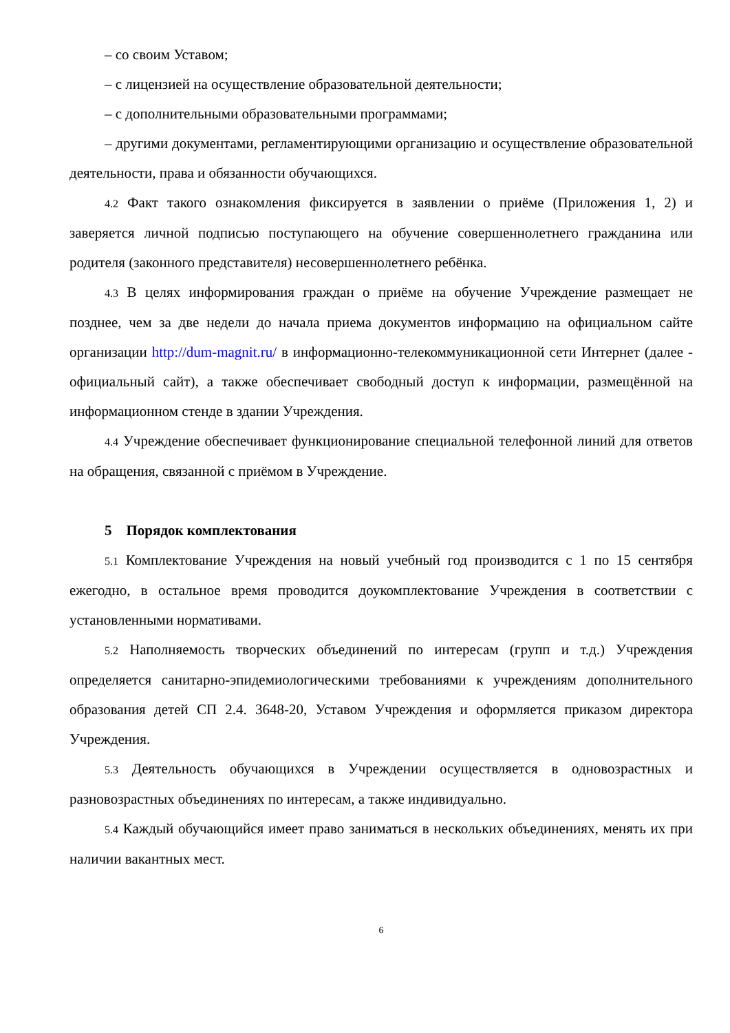– со своим Уставом;
– с лицензией на осуществление образовательной деятельности;
– с дополнительными образовательными программами;
– другими документами, регламентирующими организацию и осуществление образовательной деятельности, права и обязанности обучающихся.
4.2 Факт такого ознакомления фиксируется в заявлении о приёме (Приложения 1, 2) и заверяется личной подписью поступающего на обучение совершеннолетнего гражданина или родителя (законного представителя) несовершеннолетнего ребёнка.
4.3 В целях информирования граждан о приёме на обучение Учреждение размещает не позднее, чем за две недели до начала приема документов информацию на официальном сайте организации http://dum-magnit.ru/ в информационно-телекоммуникационной сети Интернет (далее - официальный сайт), а также обеспечивает свободный доступ к информации, размещённой на информационном стенде в здании Учреждения.
4.4 Учреждение обеспечивает функционирование специальной телефонной линий для ответов на обращения, связанной с приёмом в Учреждение.
5 Порядок комплектования
5.1 Комплектование Учреждения на новый учебный год производится с 1 по 15 сентября ежегодно, в остальное время проводится доукомплектование Учреждения в соответствии с установленными нормативами.
5.2 Наполняемость творческих объединений по интересам (групп и т.д.) Учреждения определяется санитарно-эпидемиологическими требованиями к учреждениям дополнительного образования детей СП 2.4. 3648-20, Уставом Учреждения и оформляется приказом директора Учреждения.
5.3 Деятельность обучающихся в Учреждении осуществляется в одновозрастных и разновозрастных объединениях по интересам, а также индивидуально.
5.4 Каждый обучающийся имеет право заниматься в нескольких объединениях, менять их при наличии вакантных мест.
6